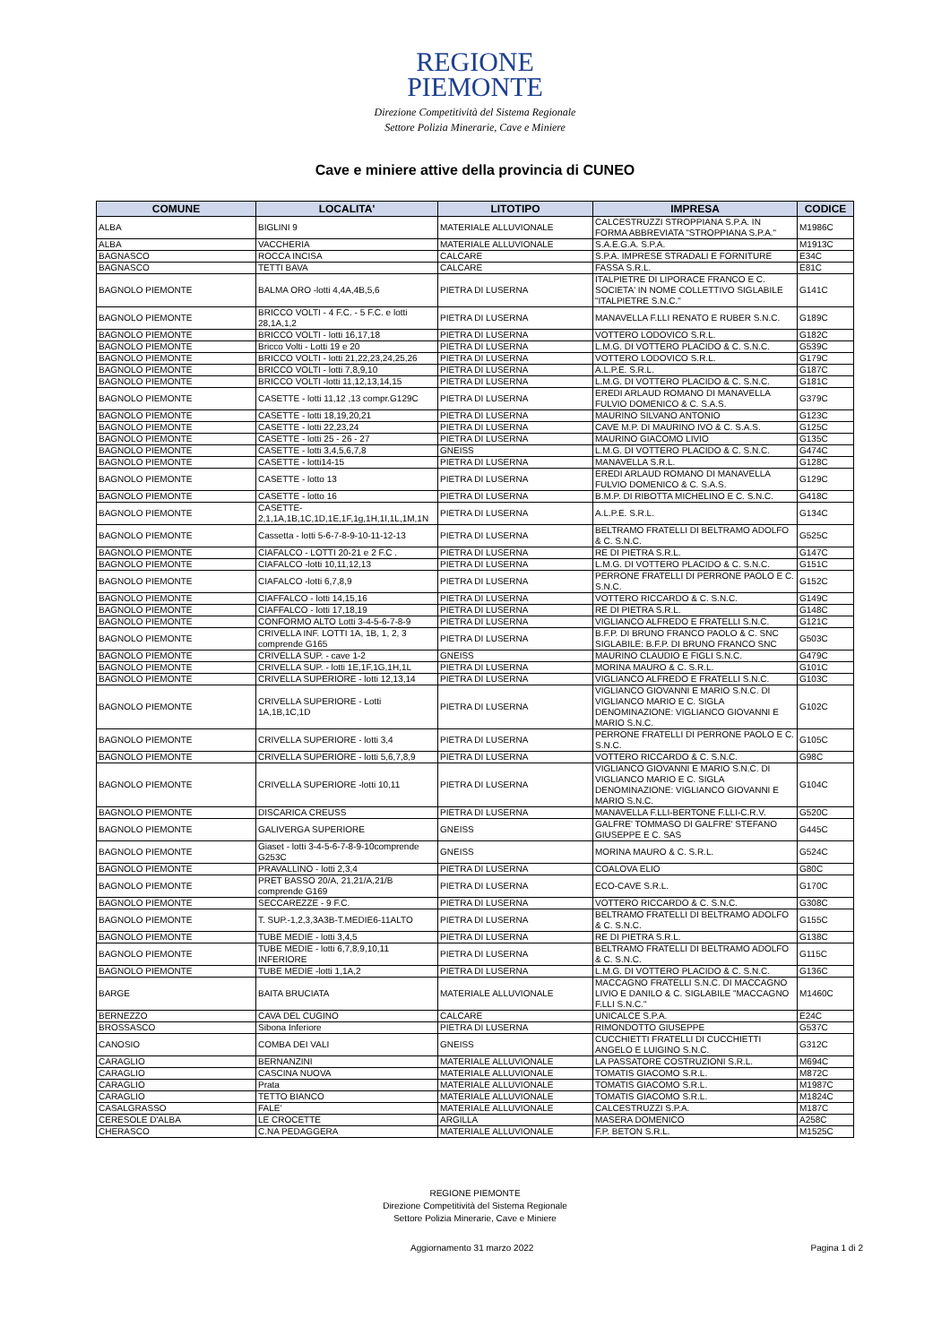REGIONE
PIEMONTE
Direzione Competitività del Sistema Regionale
Settore Polizia Minerarie, Cave e Miniere
Cave e miniere attive della provincia di CUNEO
| COMUNE | LOCALITA' | LITOTIPO | IMPRESA | CODICE |
| --- | --- | --- | --- | --- |
| ALBA | BIGLINI 9 | MATERIALE ALLUVIONALE | CALCESTRUZZI STROPPIANA S.P.A. IN FORMA ABBREVIATA "STROPPIANA S.P.A." | M1986C |
| ALBA | VACCHERIA | MATERIALE ALLUVIONALE | S.A.E.G.A. S.P.A. | M1913C |
| BAGNASCO | ROCCA INCISA | CALCARE | S.P.A. IMPRESE STRADALI E FORNITURE | E34C |
| BAGNASCO | TETTI BAVA | CALCARE | FASSA S.R.L. | E81C |
| BAGNOLO PIEMONTE | BALMA ORO -lotti 4,4A,4B,5,6 | PIETRA DI LUSERNA | ITALPIETRE DI LIPORACE FRANCO E C. SOCIETA' IN NOME COLLETTIVO SIGLABILE "ITALPIETRE S.N.C." | G141C |
| BAGNOLO PIEMONTE | BRICCO VOLTI - 4 F.C. - 5 F.C. e lotti 28,1A,1,2 | PIETRA DI LUSERNA | MANAVELLA F.LLI RENATO E RUBER S.N.C. | G189C |
| BAGNOLO PIEMONTE | BRICCO VOLTI - lotti 16,17,18 | PIETRA DI LUSERNA | VOTTERO LODOVICO S.R.L. | G182C |
| BAGNOLO PIEMONTE | Bricco Volti - Lotti 19 e 20 | PIETRA DI LUSERNA | L.M.G. DI VOTTERO PLACIDO & C. S.N.C. | G539C |
| BAGNOLO PIEMONTE | BRICCO VOLTI - lotti 21,22,23,24,25,26 | PIETRA DI LUSERNA | VOTTERO LODOVICO S.R.L. | G179C |
| BAGNOLO PIEMONTE | BRICCO VOLTI - lotti 7,8,9,10 | PIETRA DI LUSERNA | A.L.P.E. S.R.L. | G187C |
| BAGNOLO PIEMONTE | BRICCO VOLTI -lotti 11,12,13,14,15 | PIETRA DI LUSERNA | L.M.G. DI VOTTERO PLACIDO & C. S.N.C. | G181C |
| BAGNOLO PIEMONTE | CASETTE - lotti 11,12 ,13 compr.G129C | PIETRA DI LUSERNA | EREDI ARLAUD ROMANO DI MANAVELLA FULVIO DOMENICO & C. S.A.S. | G379C |
| BAGNOLO PIEMONTE | CASETTE - lotti 18,19,20,21 | PIETRA DI LUSERNA | MAURINO SILVANO ANTONIO | G123C |
| BAGNOLO PIEMONTE | CASETTE - lotti 22,23,24 | PIETRA DI LUSERNA | CAVE M.P. DI MAURINO IVO & C. S.A.S. | G125C |
| BAGNOLO PIEMONTE | CASETTE - lotti 25 - 26 - 27 | PIETRA DI LUSERNA | MAURINO GIACOMO LIVIO | G135C |
| BAGNOLO PIEMONTE | CASETTE - lotti 3,4,5,6,7,8 | GNEISS | L.M.G. DI VOTTERO PLACIDO & C. S.N.C. | G474C |
| BAGNOLO PIEMONTE | CASETTE - lotti14-15 | PIETRA DI LUSERNA | MANAVELLA S.R.L. | G128C |
| BAGNOLO PIEMONTE | CASETTE - lotto 13 | PIETRA DI LUSERNA | EREDI ARLAUD ROMANO DI MANAVELLA FULVIO DOMENICO & C. S.A.S. | G129C |
| BAGNOLO PIEMONTE | CASETTE - lotto 16 | PIETRA DI LUSERNA | B.M.P. DI RIBOTTA MICHELINO E C. S.N.C. | G418C |
| BAGNOLO PIEMONTE | CASETTE- 2,1,1A,1B,1C,1D,1E,1F,1g,1H,1I,1L,1M,1N | PIETRA DI LUSERNA | A.L.P.E. S.R.L. | G134C |
| BAGNOLO PIEMONTE | Cassetta - lotti 5-6-7-8-9-10-11-12-13 | PIETRA DI LUSERNA | BELTRAMO FRATELLI DI BELTRAMO ADOLFO & C. S.N.C. | G525C |
| BAGNOLO PIEMONTE | CIAFALCO - LOTTI 20-21 e 2 F.C . | PIETRA DI LUSERNA | RE DI PIETRA S.R.L. | G147C |
| BAGNOLO PIEMONTE | CIAFALCO -lotti 10,11,12,13 | PIETRA DI LUSERNA | L.M.G. DI VOTTERO PLACIDO & C. S.N.C. | G151C |
| BAGNOLO PIEMONTE | CIAFALCO -lotti 6,7,8,9 | PIETRA DI LUSERNA | PERRONE FRATELLI DI PERRONE PAOLO E C. S.N.C. | G152C |
| BAGNOLO PIEMONTE | CIAFFALCO - lotti 14,15,16 | PIETRA DI LUSERNA | VOTTERO RICCARDO & C. S.N.C. | G149C |
| BAGNOLO PIEMONTE | CIAFFALCO - lotti 17,18,19 | PIETRA DI LUSERNA | RE DI PIETRA S.R.L. | G148C |
| BAGNOLO PIEMONTE | CONFORMO ALTO Lotti 3-4-5-6-7-8-9 | PIETRA DI LUSERNA | VIGLIANCO ALFREDO E FRATELLI S.N.C. | G121C |
| BAGNOLO PIEMONTE | CRIVELLA INF. LOTTI 1A, 1B, 1, 2, 3 comprende G165 | PIETRA DI LUSERNA | B.F.P. DI BRUNO FRANCO PAOLO & C. SNC SIGLABILE: B.F.P. DI BRUNO FRANCO SNC | G503C |
| BAGNOLO PIEMONTE | CRIVELLA SUP. - cave 1-2 | GNEISS | MAURINO CLAUDIO E FIGLI S.N.C. | G479C |
| BAGNOLO PIEMONTE | CRIVELLA SUP. - lotti 1E,1F,1G,1H,1L | PIETRA DI LUSERNA | MORINA MAURO & C. S.R.L. | G101C |
| BAGNOLO PIEMONTE | CRIVELLA SUPERIORE - lotti 12,13,14 | PIETRA DI LUSERNA | VIGLIANCO ALFREDO E FRATELLI S.N.C. | G103C |
| BAGNOLO PIEMONTE | CRIVELLA SUPERIORE - Lotti 1A,1B,1C,1D | PIETRA DI LUSERNA | VIGLIANCO GIOVANNI E MARIO S.N.C. DI VIGLIANCO MARIO E C. SIGLA DENOMINAZIONE: VIGLIANCO GIOVANNI E MARIO S.N.C. | G102C |
| BAGNOLO PIEMONTE | CRIVELLA SUPERIORE - lotti 3,4 | PIETRA DI LUSERNA | PERRONE FRATELLI DI PERRONE PAOLO E C. S.N.C. | G105C |
| BAGNOLO PIEMONTE | CRIVELLA SUPERIORE - lotti 5,6,7,8,9 | PIETRA DI LUSERNA | VOTTERO RICCARDO & C. S.N.C. | G98C |
| BAGNOLO PIEMONTE | CRIVELLA SUPERIORE -lotti 10,11 | PIETRA DI LUSERNA | VIGLIANCO GIOVANNI E MARIO S.N.C. DI VIGLIANCO MARIO E C. SIGLA DENOMINAZIONE: VIGLIANCO GIOVANNI E MARIO S.N.C. | G104C |
| BAGNOLO PIEMONTE | DISCARICA CREUSS | PIETRA DI LUSERNA | MANAVELLA F.LLI-BERTONE F.LLI-C.R.V. | G520C |
| BAGNOLO PIEMONTE | GALIVERGA SUPERIORE | GNEISS | GALFRE' TOMMASO DI GALFRE' STEFANO GIUSEPPE E C. SAS | G445C |
| BAGNOLO PIEMONTE | Giaset - lotti 3-4-5-6-7-8-9-10comprende G253C | GNEISS | MORINA MAURO & C. S.R.L. | G524C |
| BAGNOLO PIEMONTE | PRAVALLINO - lotti 2,3,4 | PIETRA DI LUSERNA | COALOVA ELIO | G80C |
| BAGNOLO PIEMONTE | PRET BASSO 20/A, 21,21/A,21/B comprende G169 | PIETRA DI LUSERNA | ECO-CAVE S.R.L. | G170C |
| BAGNOLO PIEMONTE | SECCAREZZE - 9 F.C. | PIETRA DI LUSERNA | VOTTERO RICCARDO & C. S.N.C. | G308C |
| BAGNOLO PIEMONTE | T. SUP.-1,2,3,3A3B-T.MEDIE6-11ALTO | PIETRA DI LUSERNA | BELTRAMO FRATELLI DI BELTRAMO ADOLFO & C. S.N.C. | G155C |
| BAGNOLO PIEMONTE | TUBE MEDIE - lotti 3,4,5 | PIETRA DI LUSERNA | RE DI PIETRA S.R.L. | G138C |
| BAGNOLO PIEMONTE | TUBE MEDIE - lotti 6,7,8,9,10,11 INFERIORE | PIETRA DI LUSERNA | BELTRAMO FRATELLI DI BELTRAMO ADOLFO & C. S.N.C. | G115C |
| BAGNOLO PIEMONTE | TUBE MEDIE -lotti 1,1A,2 | PIETRA DI LUSERNA | L.M.G. DI VOTTERO PLACIDO & C. S.N.C. | G136C |
| BARGE | BAITA BRUCIATA | MATERIALE ALLUVIONALE | MACCAGNO FRATELLI S.N.C. DI MACCAGNO LIVIO E DANILO & C. SIGLABILE "MACCAGNO F.LLI S.N.C." | M1460C |
| BERNEZZO | CAVA DEL CUGINO | CALCARE | UNICALCE S.P.A. | E24C |
| BROSSASCO | Sibona Inferiore | PIETRA DI LUSERNA | RIMONDOTTO GIUSEPPE | G537C |
| CANOSIO | COMBA DEI VALI | GNEISS | CUCCHIETTI FRATELLI DI CUCCHIETTI ANGELO E LUIGINO S.N.C. | G312C |
| CARAGLIO | BERNANZINI | MATERIALE ALLUVIONALE | LA PASSATORE COSTRUZIONI S.R.L. | M694C |
| CARAGLIO | CASCINA NUOVA | MATERIALE ALLUVIONALE | TOMATIS GIACOMO S.R.L. | M872C |
| CARAGLIO | Prata | MATERIALE ALLUVIONALE | TOMATIS GIACOMO S.R.L. | M1987C |
| CARAGLIO | TETTO BIANCO | MATERIALE ALLUVIONALE | TOMATIS GIACOMO S.R.L. | M1824C |
| CASALGRASSO | FALE' | MATERIALE ALLUVIONALE | CALCESTRUZZI S.P.A. | M187C |
| CERESOLE D'ALBA | LE CROCETTE | ARGILLA | MASERA DOMENICO | A258C |
| CHERASCO | C.NA PEDAGGERA | MATERIALE ALLUVIONALE | F.P. BETON S.R.L. | M1525C |
REGIONE PIEMONTE
Direzione Competitività del Sistema Regionale
Settore Polizia Minerarie, Cave e Miniere
Aggiornamento 31 marzo 2022 Pagina 1 di 2